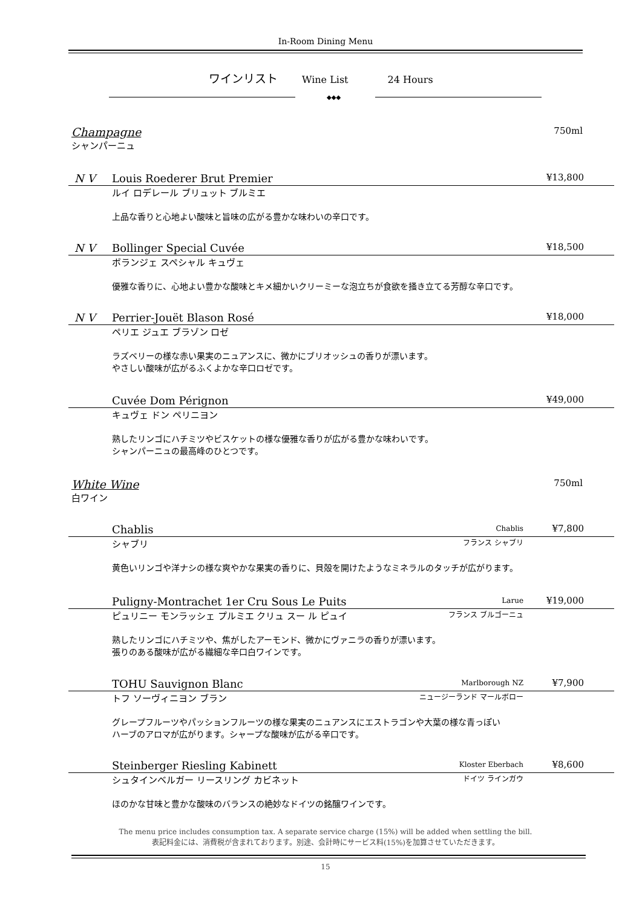In-Room Dining Menu
ワインリスト Wine List 24 Hours
◆◆◆
Champagne
シャンパーニュ
750ml
N V Louis Roederer Brut Premier ¥13,800
ルイ ロデレール ブリュット ブルミエ
上品な香りと心地よい酸味と旨味の広がる豊かな味わいの辛口です。
N V Bollinger Special Cuvée ¥18,500
ボランジェ スペシャル キュヴェ
優雅な香りに、心地よい豊かな酸味とキメ細かいクリーミーな泡立ちが食欲を掻き立てる芳醇な辛口です。
N V Perrier-Jouët Blason Rosé ¥18,000
ペリエ ジュエ ブラゾン ロゼ
ラズベリーの様な赤い果実のニュアンスに、微かにブリオッシュの香りが漂います。
やさしい酸味が広がるふくよかな辛口ロゼです。
Cuvée Dom Pérignon ¥49,000
キュヴェ ドン ペリニヨン
熟したリンゴにハチミツやビスケットの様な優雅な香りが広がる豊かな味わいです。
シャンパーニュの最高峰のひとつです。
White Wine
白ワイン
750ml
Chablis Chablis ¥7,800
シャブリ フランス シャブリ
黄色いリンゴや洋ナシの様な爽やかな果実の香りに、貝殻を開けたようなミネラルのタッチが広がります。
Puligny-Montrachet 1er Cru Sous Le Puits Larue ¥19,000
ピュリニー モンラッシェ プルミエ クリュ スー ル ピュイ フランス ブルゴーニュ
熟したリンゴにハチミツや、焦がしたアーモンド、微かにヴァニラの香りが漂います。
張りのある酸味が広がる繊細な辛口白ワインです。
TOHU Sauvignon Blanc Marlborough NZ ¥7,900
トフ ソーヴィニヨン ブラン ニュージーランド マールボロー
グレープフルーツやパッションフルーツの様な果実のニュアンスにエストラゴンや大葉の様な青っぽい
ハーブのアロマが広がります。シャープな酸味が広がる辛口です。
Steinberger Riesling Kabinett Kloster Eberbach ¥8,600
シュタインベルガー リースリング カビネット ドイツ ラインガウ
ほのかな甘味と豊かな酸味のバランスの絶妙なドイツの銘醸ワインです。
The menu price includes consumption tax. A separate service charge (15%) will be added when settling the bill.
表記料金には、消費税が含まれております。別途、会計時にサービス料(15%)を加算させていただきます。
15